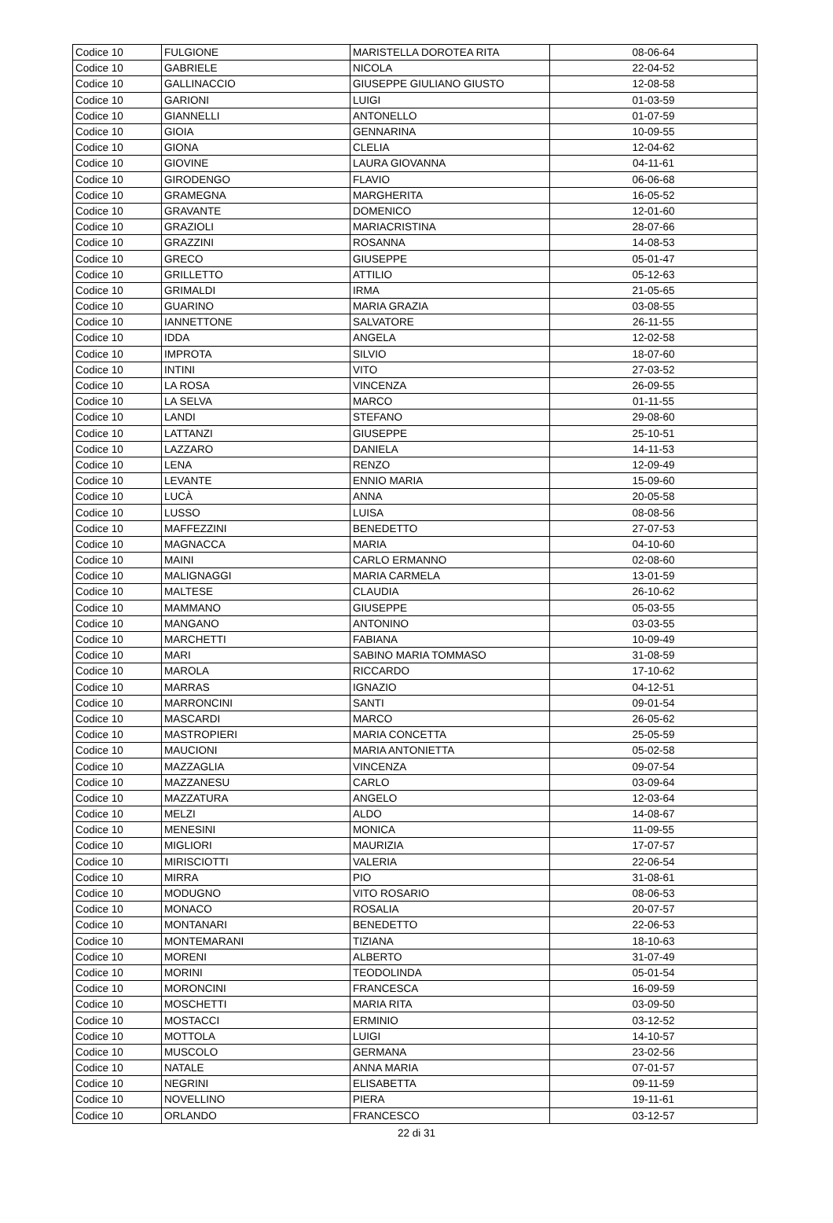| Codice 10 | FULGIONE | MARISTELLA DOROTEA RITA | 08-06-64 |
| Codice 10 | GABRIELE | NICOLA | 22-04-52 |
| Codice 10 | GALLINACCIO | GIUSEPPE GIULIANO GIUSTO | 12-08-58 |
| Codice 10 | GARIONI | LUIGI | 01-03-59 |
| Codice 10 | GIANNELLI | ANTONELLO | 01-07-59 |
| Codice 10 | GIOIA | GENNARINA | 10-09-55 |
| Codice 10 | GIONA | CLELIA | 12-04-62 |
| Codice 10 | GIOVINE | LAURA GIOVANNA | 04-11-61 |
| Codice 10 | GIRODENGO | FLAVIO | 06-06-68 |
| Codice 10 | GRAMEGNA | MARGHERITA | 16-05-52 |
| Codice 10 | GRAVANTE | DOMENICO | 12-01-60 |
| Codice 10 | GRAZIOLI | MARIACRISTINA | 28-07-66 |
| Codice 10 | GRAZZINI | ROSANNA | 14-08-53 |
| Codice 10 | GRECO | GIUSEPPE | 05-01-47 |
| Codice 10 | GRILLETTO | ATTILIO | 05-12-63 |
| Codice 10 | GRIMALDI | IRMA | 21-05-65 |
| Codice 10 | GUARINO | MARIA GRAZIA | 03-08-55 |
| Codice 10 | IANNETTONE | SALVATORE | 26-11-55 |
| Codice 10 | IDDA | ANGELA | 12-02-58 |
| Codice 10 | IMPROTA | SILVIO | 18-07-60 |
| Codice 10 | INTINI | VITO | 27-03-52 |
| Codice 10 | LA ROSA | VINCENZA | 26-09-55 |
| Codice 10 | LA SELVA | MARCO | 01-11-55 |
| Codice 10 | LANDI | STEFANO | 29-08-60 |
| Codice 10 | LATTANZI | GIUSEPPE | 25-10-51 |
| Codice 10 | LAZZARO | DANIELA | 14-11-53 |
| Codice 10 | LENA | RENZO | 12-09-49 |
| Codice 10 | LEVANTE | ENNIO MARIA | 15-09-60 |
| Codice 10 | LUCÀ | ANNA | 20-05-58 |
| Codice 10 | LUSSO | LUISA | 08-08-56 |
| Codice 10 | MAFFEZZINI | BENEDETTO | 27-07-53 |
| Codice 10 | MAGNACCA | MARIA | 04-10-60 |
| Codice 10 | MAINI | CARLO ERMANNO | 02-08-60 |
| Codice 10 | MALIGNAGGI | MARIA CARMELA | 13-01-59 |
| Codice 10 | MALTESE | CLAUDIA | 26-10-62 |
| Codice 10 | MAMMANO | GIUSEPPE | 05-03-55 |
| Codice 10 | MANGANO | ANTONINO | 03-03-55 |
| Codice 10 | MARCHETTI | FABIANA | 10-09-49 |
| Codice 10 | MARI | SABINO MARIA TOMMASO | 31-08-59 |
| Codice 10 | MAROLA | RICCARDO | 17-10-62 |
| Codice 10 | MARRAS | IGNAZIO | 04-12-51 |
| Codice 10 | MARRONCINI | SANTI | 09-01-54 |
| Codice 10 | MASCARDI | MARCO | 26-05-62 |
| Codice 10 | MASTROPIERI | MARIA CONCETTA | 25-05-59 |
| Codice 10 | MAUCIONI | MARIA ANTONIETTA | 05-02-58 |
| Codice 10 | MAZZAGLIA | VINCENZA | 09-07-54 |
| Codice 10 | MAZZANESU | CARLO | 03-09-64 |
| Codice 10 | MAZZATURA | ANGELO | 12-03-64 |
| Codice 10 | MELZI | ALDO | 14-08-67 |
| Codice 10 | MENESINI | MONICA | 11-09-55 |
| Codice 10 | MIGLIORI | MAURIZIA | 17-07-57 |
| Codice 10 | MIRISCIOTTI | VALERIA | 22-06-54 |
| Codice 10 | MIRRA | PIO | 31-08-61 |
| Codice 10 | MODUGNO | VITO ROSARIO | 08-06-53 |
| Codice 10 | MONACO | ROSALIA | 20-07-57 |
| Codice 10 | MONTANARI | BENEDETTO | 22-06-53 |
| Codice 10 | MONTEMARANI | TIZIANA | 18-10-63 |
| Codice 10 | MORENI | ALBERTO | 31-07-49 |
| Codice 10 | MORINI | TEODOLINDA | 05-01-54 |
| Codice 10 | MORONCINI | FRANCESCA | 16-09-59 |
| Codice 10 | MOSCHETTI | MARIA RITA | 03-09-50 |
| Codice 10 | MOSTACCI | ERMINIO | 03-12-52 |
| Codice 10 | MOTTOLA | LUIGI | 14-10-57 |
| Codice 10 | MUSCOLO | GERMANA | 23-02-56 |
| Codice 10 | NATALE | ANNA MARIA | 07-01-57 |
| Codice 10 | NEGRINI | ELISABETTA | 09-11-59 |
| Codice 10 | NOVELLINO | PIERA | 19-11-61 |
| Codice 10 | ORLANDO | FRANCESCO | 03-12-57 |
22 di 31